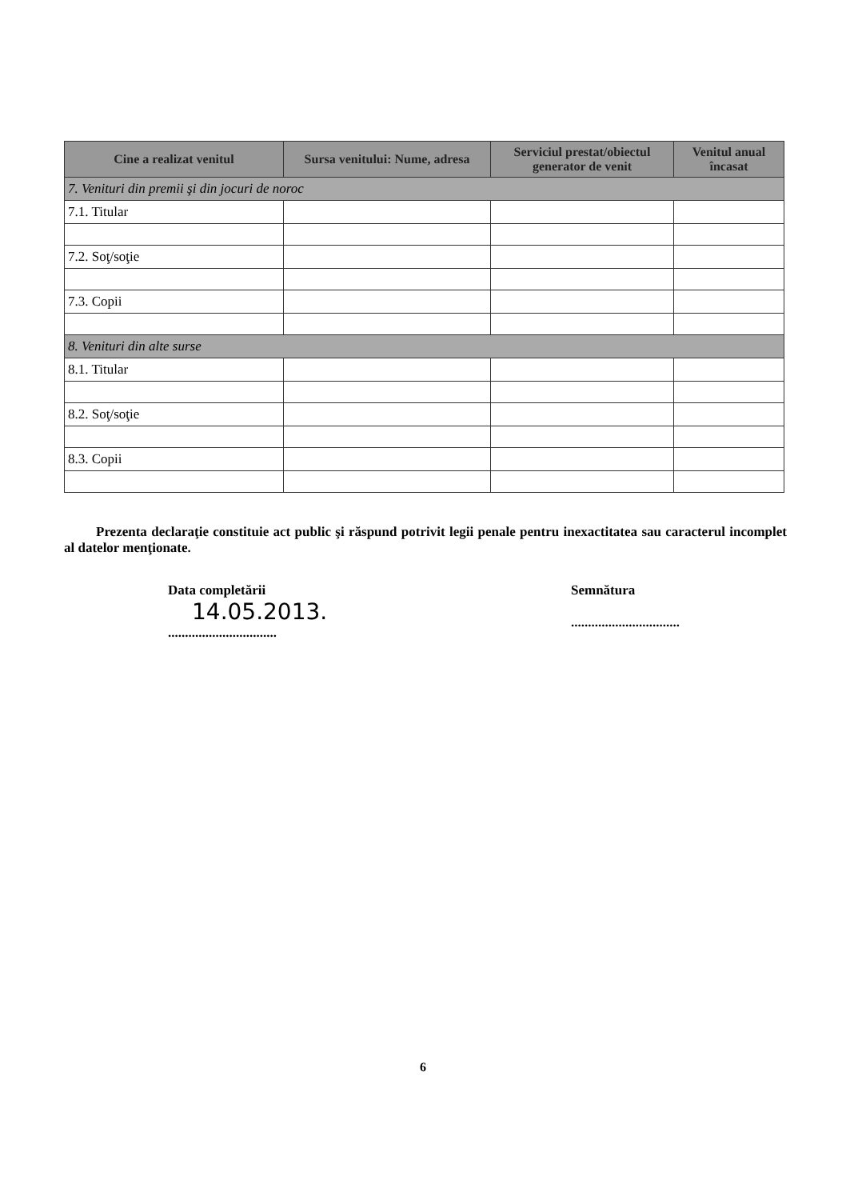| Cine a realizat venitul | Sursa venitului: Nume, adresa | Serviciul prestat/obiectul generator de venit | Venitul anual încasat |
| --- | --- | --- | --- |
| 7. Venituri din premii şi din jocuri de noroc | | | |
| 7.1. Titular | | | |
| 7.2. Soţ/soţie | | | |
| 7.3. Copii | | | |
| 8. Venituri din alte surse | | | |
| 8.1. Titular | | | |
| 8.2. Soţ/soţie | | | |
| 8.3. Copii | | | |
Prezenta declaraţie constituie act public şi răspund potrivit legii penale pentru inexactitatea sau caracterul incomplet al datelor menţionate.
Data completării
14.05.2013.
................................
Semnătura
................................
6